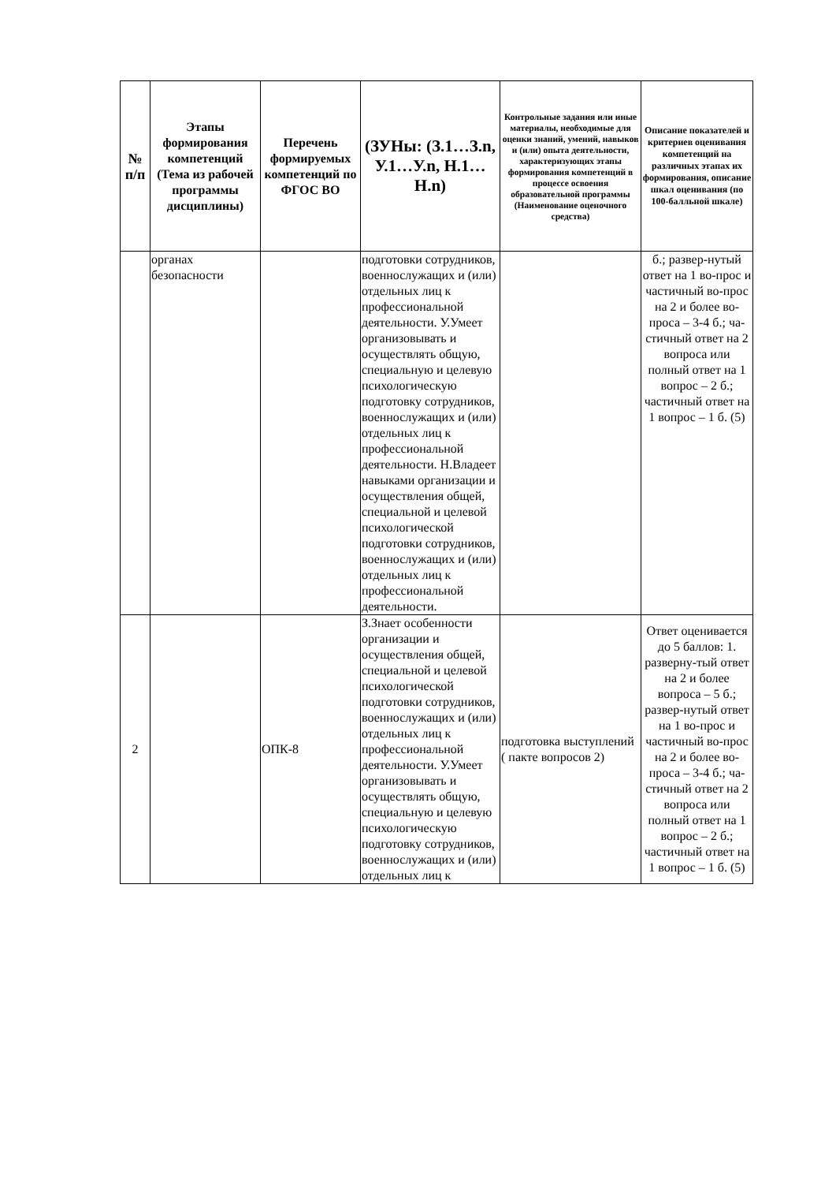| № п/п | Этапы формирования компетенций (Тема из рабочей программы дисциплины) | Перечень формируемых компетенций по ФГОС ВО | (ЗУНы: (З.1…З.n, У.1…У.n, Н.1…Н.n) | Контрольные задания или иные материалы, необходимые для оценки знаний, умений, навыков и (или) опыта деятельности, характеризующих этапы формирования компетенций в процессе освоения образовательной программы (Наименование оценочного средства) | Описание показателей и критериев оценивания компетенций на различных этапах их формирования, описание шкал оценивания (по 100-балльной шкале) |
| --- | --- | --- | --- | --- | --- |
| | органах безопасности | | подготовки сотрудников, военнослужащих и (или) отдельных лиц к профессиональной деятельности. У.Умеет организовывать и осуществлять общую, специальную и целевую психологическую подготовку сотрудников, военнослужащих и (или) отдельных лиц к профессиональной деятельности. Н.Владеет навыками организации и осуществления общей, специальной и целевой психологической подготовки сотрудников, военнослужащих и (или) отдельных лиц к профессиональной деятельности. | | б.; развер-нутый ответ на 1 во-прос и частичный во-прос на 2 и более во-проса – 3-4 б.; ча-стичный ответ на 2 вопроса или полный ответ на 1 вопрос – 2 б.; частичный ответ на 1 вопрос – 1 б. (5) |
| 2 | | ОПК-8 | З.Знает особенности организации и осуществления общей, специальной и целевой психологической подготовки сотрудников, военнослужащих и (или) отдельных лиц к профессиональной деятельности. У.Умеет организовывать и осуществлять общую, специальную и целевую психологическую подготовку сотрудников, военнослужащих и (или) отдельных лиц к | подготовка выступлений ( пакте вопросов 2) | Ответ оценивается до 5 баллов: 1. разверну-тый ответ на 2 и более вопроса – 5 б.; развер-нутый ответ на 1 во-прос и частичный во-прос на 2 и более во-проса – 3-4 б.; ча-стичный ответ на 2 вопроса или полный ответ на 1 вопрос – 2 б.; частичный ответ на 1 вопрос – 1 б. (5) |